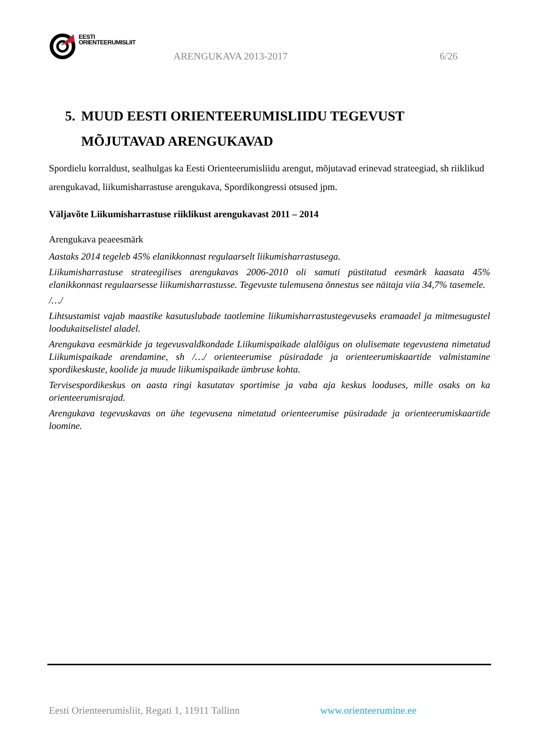EESTI
ORIENTEERUMISLIIT
ARENGUKAVA 2013-2017 6/26
5.
MUUD EESTI ORIENTEERUMISLIIDU TEGEVUST
MÕJUTAVAD ARENGUKAVAD
Spordielu korraldust, sealhulgas ka Eesti Orienteerumisliidu arengut, mõjutavad erinevad strateegiad, sh riiklikud arengukavad, liikumisharrastuse arengukava, Spordikongressi otsused jpm.
Väljavõte Liikumisharrastuse riiklikust arengukavast 2011 – 2014
Arengukava peaeesmärk
Aastaks 2014 tegeleb 45% elanikkonnast regulaarselt liikumisharrastusega.
Liikumisharrastuse strateegilises arengukavas 2006-2010 oli samuti püstitatud eesmärk kaasata 45% elanikkonnast regulaarsesse liikumisharrastusse. Tegevuste tulemusena õnnestus see näitaja viia 34,7% tasemele.
/…/
Lihtsustamist vajab maastike kasutuslubade taotlemine liikumisharrastustegevuseks eramaadel ja mitmesugustel loodukaitselistel aladel.
Arengukava eesmärkide ja tegevusvaldkondade Liikumispaikade alalõigus on olulisemate tegevustena nimetatud Liikumispaikade arendamine, sh /…/ orienteerumise püsiradade ja orienteerumiskaartide valmistamine spordikeskuste, koolide ja muude liikumispaikade ümbruse kohta.
Tervisespordikeskus on aasta ringi kasutatav sportimise ja vaba aja keskus looduses, mille osaks on ka orienteerumisrajad.
Arengukava tegevuskavas on ühe tegevusena nimetatud orienteerumise püsiradade ja orienteerumiskaartide loomine.
Eesti Orienteerumisliit, Regati 1, 11911 Tallinn www.orienteerumine.ee